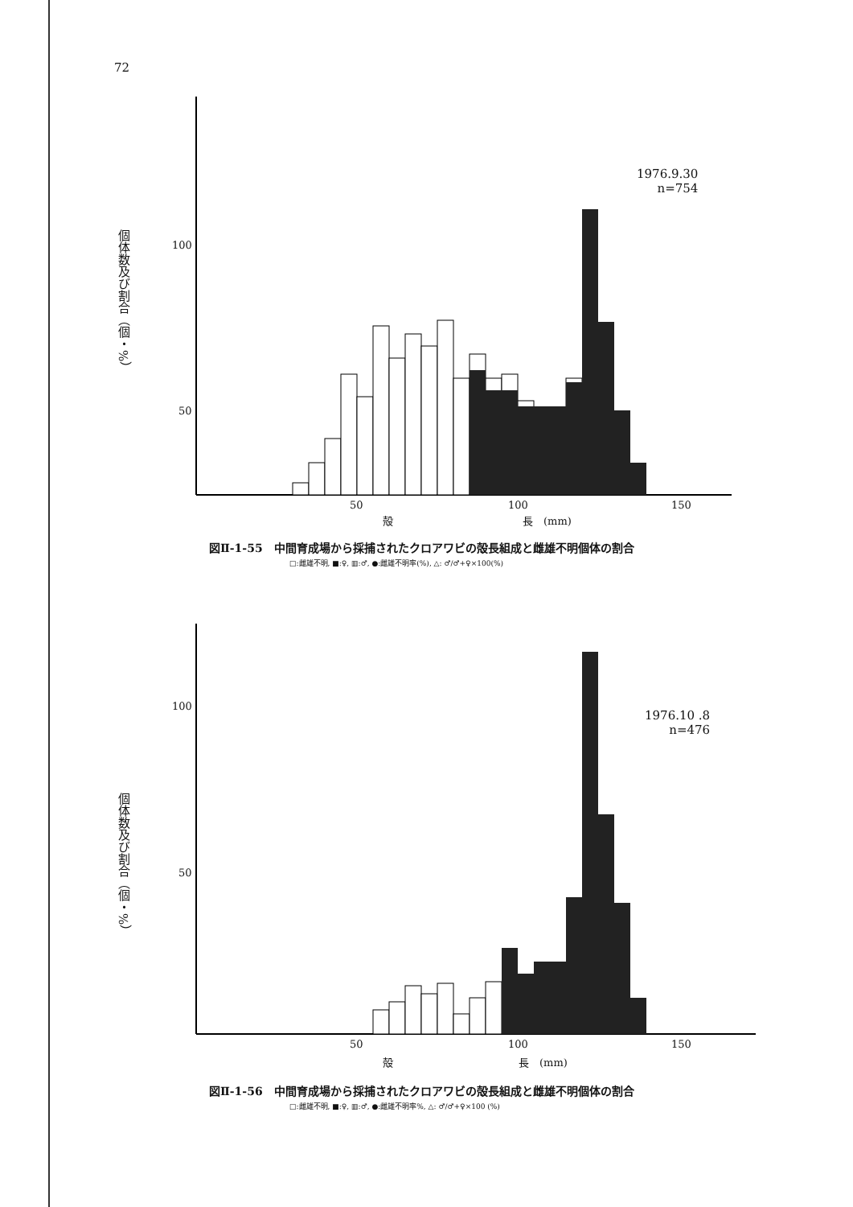72
個体数及び割合（個・%）
100
50
50 100 150
殻 長　(mm)
1976.9.30
n=754
図Ⅱ-1-55　中間育成場から採捕されたクロアワビの殻長組成と雌雄不明個体の割合
□:雌雄不明, ■:♀, ▥:♂, ●:雌雄不明率(%), △: ♂/♂+♀×100(%)
個体数及び割合（個・%）
100
50
50 100 150
殻 長　(mm)
1976.10 .8
n=476
図Ⅱ-1-56　中間育成場から採捕されたクロアワビの殻長組成と雌雄不明個体の割合
□:雌雄不明, ■:♀, ▥:♂, ●:雌雄不明率%, △: ♂/♂+♀×100 (%)